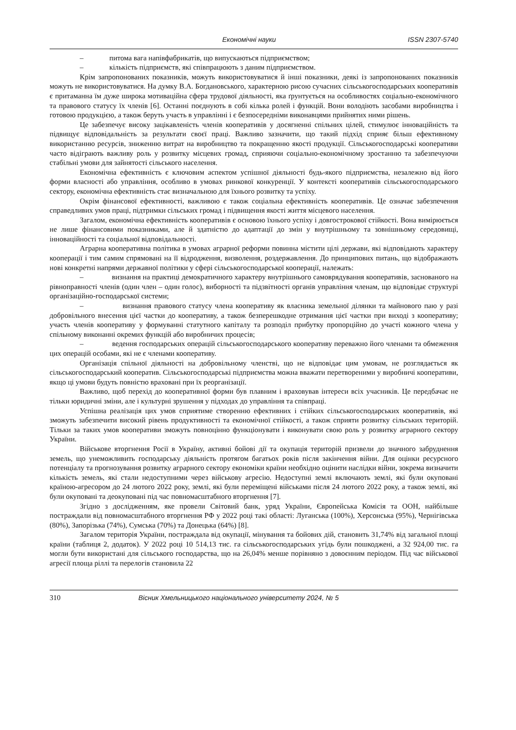Економічні науки ISSN 2307-5740
– питома вага напівфабрикатів, що випускаються підприємством;
– кількість підприємств, які співпрацюють з даним підприємством.
Крім запропонованих показників, можуть використовуватися й інші показники, деякі із запропонованих показників можуть не використовуватися. На думку В.А. Богдановського, характерною рисою сучасних сільськогосподарських кооперативів є притаманна їм дуже широка мотиваційна сфера трудової діяльності, яка ґрунтується на особливостях соціально-економічного та правового статусу їх членів [6]. Останні поєднують в собі кілька ролей і функцій. Вони володіють засобами виробництва і готовою продукцією, а також беруть участь в управлінні і є безпосередніми виконавцями прийнятих ними рішень.
Це забезпечує високу зацікавленість членів кооперативів у досягненні спільних цілей, стимулює інноваційність та підвищує відповідальність за результати своєї праці. Важливо зазначити, що такий підхід сприяє більш ефективному використанню ресурсів, зниженню витрат на виробництво та покращенню якості продукції. Сільськогосподарські кооперативи часто відіграють важливу роль у розвитку місцевих громад, сприяючи соціально-економічному зростанню та забезпечуючи стабільні умови для зайнятості сільського населення.
Економічна ефективність є ключовим аспектом успішної діяльності будь-якого підприємства, незалежно від його форми власності або управління, особливо в умовах ринкової конкуренції. У контексті кооперативів сільськогосподарського сектору, економічна ефективність стає визначальною для їхнього розвитку та успіху.
Окрім фінансової ефективності, важливою є також соціальна ефективність кооперативів. Це означає забезпечення справедливих умов праці, підтримки сільських громад і підвищення якості життя місцевого населення.
Загалом, економічна ефективність кооперативів є основою їхнього успіху і довгострокової стійкості. Вона вимірюється не лише фінансовими показниками, але й здатністю до адаптації до змін у внутрішньому та зовнішньому середовищі, інноваційності та соціальної відповідальності.
Аграрна кооперативна політика в умовах аграрної реформи повинна містити цілі держави, які відповідають характеру кооперації і тим самим спрямовані на її відродження, визволення, роздержавлення. До принципових питань, що відображають нові конкретні напрями державної політики у сфері сільськогосподарської кооперації, належать:
– визнання на практиці демократичного характеру внутрішнього самоврядування кооперативів, заснованого на рівноправності членів (один член – один голос), виборності та підзвітності органів управління членам, що відповідає структурі організаційно-господарської системи;
– визнання правового статусу члена кооперативу як власника земельної ділянки та майнового паю у разі добровільного внесення цієї частки до кооперативу, а також безперешкодне отримання цієї частки при виході з кооперативу; участь членів кооперативу у формуванні статутного капіталу та розподіл прибутку пропорційно до участі кожного члена у спільному виконанні окремих функцій або виробничих процесів;
– ведення господарських операцій сільськогосподарського кооперативу переважно його членами та обмеження цих операцій особами, які не є членами кооперативу.
Організація спільної діяльності на добровільному членстві, що не відповідає цим умовам, не розглядається як сільськогосподарський кооператив. Сільськогосподарські підприємства можна вважати перетвореними у виробничі кооперативи, якщо ці умови будуть повністю враховані при їх реорганізації.
Важливо, щоб перехід до кооперативної форми був плавним і враховував інтереси всіх учасників. Це передбачає не тільки юридичні зміни, але і культурні зрушення у підходах до управління та співпраці.
Успішна реалізація цих умов сприятиме створенню ефективних і стійких сільськогосподарських кооперативів, які зможуть забезпечити високий рівень продуктивності та економічної стійкості, а також сприяти розвитку сільських територій. Тільки за таких умов кооперативи зможуть повноцінно функціонувати і виконувати свою роль у розвитку аграрного сектору України.
Військове вторгнення Росії в Україну, активні бойові дії та окупація територій призвели до значного забруднення земель, що унеможливить господарську діяльність протягом багатьох років після закінчення війни. Для оцінки ресурсного потенціалу та прогнозування розвитку аграрного сектору економіки країни необхідно оцінити наслідки війни, зокрема визначити кількість земель, які стали недоступними через військову агресію. Недоступні землі включають землі, які були окуповані країною-агресором до 24 лютого 2022 року, землі, які були переміщені військами після 24 лютого 2022 року, а також землі, які були окуповані та деокуповані під час повномасштабного вторгнення [7].
Згідно з дослідженням, яке провели Світовий банк, уряд України, Європейська Комісія та ООН, найбільше постраждали від повномасштабного вторгнення РФ у 2022 році такі області: Луганська (100%), Херсонська (95%), Чернігівська (80%), Запорізька (74%), Сумська (70%) та Донецька (64%) [8].
Загалом територія України, постраждала від окупації, мінування та бойових дій, становить 31,74% від загальної площі країни (таблиця 2, додаток). У 2022 році 10 514,13 тис. га сільськогосподарських угідь були пошкоджені, а 32 924,00 тис. га могли бути використані для сільського господарства, що на 26,04% менше порівняно з довоєнним періодом. Під час військової агресії площа ріллі та перелогів становила 22
310 Вісник Хмельницького національного університету 2024, № 5